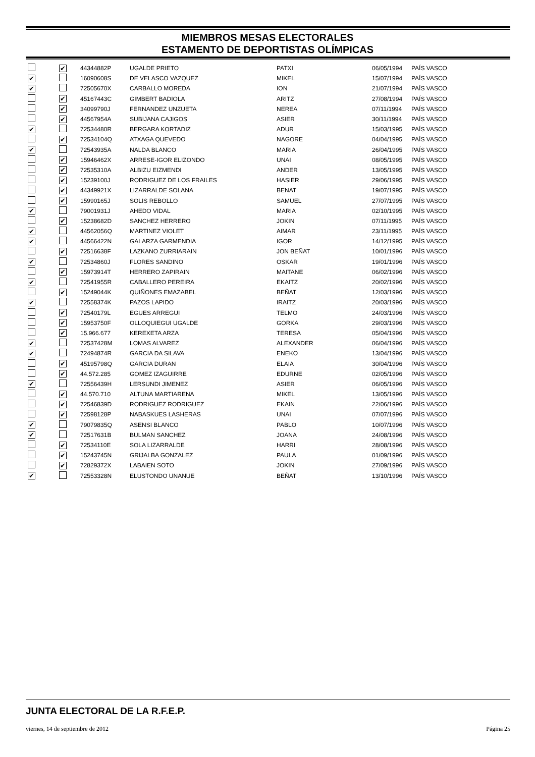MIEMBROS MESAS ELECTORALES
ESTAMENTO DE DEPORTISTAS OLÍMPICAS
| | ✔ | 44344882P | UGALDE PRIETO | PATXI | 06/05/1994 | PAÍS VASCO |
| ✔ | | 16090608S | DE VELASCO VAZQUEZ | MIKEL | 15/07/1994 | PAÍS VASCO |
| ✔ | | 72505670X | CARBALLO MOREDA | ION | 21/07/1994 | PAÍS VASCO |
| | ✔ | 45167443C | GIMBERT BADIOLA | ARITZ | 27/08/1994 | PAÍS VASCO |
| | ✔ | 34099790J | FERNANDEZ UNZUETA | NEREA | 07/11/1994 | PAÍS VASCO |
| | ✔ | 44567954A | SUBIJANA CAJIGOS | ASIER | 30/11/1994 | PAÍS VASCO |
| ✔ | | 72534480R | BERGARA KORTADIZ | ADUR | 15/03/1995 | PAÍS VASCO |
| | ✔ | 72534104Q | ATXAGA QUEVEDO | NAGORE | 04/04/1995 | PAÍS VASCO |
| ✔ | | 72543935A | NALDA BLANCO | MARIA | 26/04/1995 | PAÍS VASCO |
| | ✔ | 15946462X | ARRESE-IGOR ELIZONDO | UNAI | 08/05/1995 | PAÍS VASCO |
| | ✔ | 72535310A | ALBIZU EIZMENDI | ANDER | 13/05/1995 | PAÍS VASCO |
| | ✔ | 15239100J | RODRIGUEZ DE LOS FRAILES | HASIER | 29/06/1995 | PAÍS VASCO |
| | ✔ | 44349921X | LIZARRALDE SOLANA | BENAT | 19/07/1995 | PAÍS VASCO |
| | ✔ | 15990165J | SOLIS REBOLLO | SAMUEL | 27/07/1995 | PAÍS VASCO |
| ✔ | | 79001931J | AHEDO VIDAL | MARIA | 02/10/1995 | PAÍS VASCO |
| | ✔ | 15238682D | SANCHEZ HERRERO | JOKIN | 07/11/1995 | PAÍS VASCO |
| ✔ | | 44562056Q | MARTINEZ VIOLET | AIMAR | 23/11/1995 | PAÍS VASCO |
| ✔ | | 44566422N | GALARZA GARMENDIA | IGOR | 14/12/1995 | PAÍS VASCO |
| | ✔ | 72516638F | LAZKANO ZURRIARAIN | JON BEÑAT | 10/01/1996 | PAÍS VASCO |
| ✔ | | 72534860J | FLORES SANDINO | OSKAR | 19/01/1996 | PAÍS VASCO |
| | ✔ | 15973914T | HERRERO ZAPIRAIN | MAITANE | 06/02/1996 | PAÍS VASCO |
| ✔ | | 72541955R | CABALLERO PEREIRA | EKAITZ | 20/02/1996 | PAÍS VASCO |
| | ✔ | 15249044K | QUIÑONES EMAZABEL | BEÑAT | 12/03/1996 | PAÍS VASCO |
| ✔ | | 72558374K | PAZOS LAPIDO | IRAITZ | 20/03/1996 | PAÍS VASCO |
| | ✔ | 72540179L | EGUES ARREGUI | TELMO | 24/03/1996 | PAÍS VASCO |
| | ✔ | 15953750F | OLLOQUIEGUI UGALDE | GORKA | 29/03/1996 | PAÍS VASCO |
| | ✔ | 15.966.677 | KEREXETA ARZA | TERESA | 05/04/1996 | PAÍS VASCO |
| ✔ | | 72537428M | LOMAS ALVAREZ | ALEXANDER | 06/04/1996 | PAÍS VASCO |
| ✔ | | 72494874R | GARCIA DA SILAVA | ENEKO | 13/04/1996 | PAÍS VASCO |
| | ✔ | 45195798Q | GARCIA DURAN | ELAIA | 30/04/1996 | PAÍS VASCO |
| | ✔ | 44.572.285 | GOMEZ IZAGUIRRE | EDURNE | 02/05/1996 | PAÍS VASCO |
| ✔ | | 72556439H | LERSUNDI JIMENEZ | ASIER | 06/05/1996 | PAÍS VASCO |
| | ✔ | 44.570.710 | ALTUNA MARTIARENA | MIKEL | 13/05/1996 | PAÍS VASCO |
| | ✔ | 72546839D | RODRIGUEZ RODRIGUEZ | EKAIN | 22/06/1996 | PAÍS VASCO |
| | ✔ | 72598128P | NABASKUES LASHERAS | UNAI | 07/07/1996 | PAÍS VASCO |
| ✔ | | 79079835Q | ASENSI BLANCO | PABLO | 10/07/1996 | PAÍS VASCO |
| ✔ | | 72517631B | BULMAN SANCHEZ | JOANA | 24/08/1996 | PAÍS VASCO |
| | ✔ | 72534110E | SOLA LIZARRALDE | HARRI | 28/08/1996 | PAÍS VASCO |
| | ✔ | 15243745N | GRIJALBA GONZALEZ | PAULA | 01/09/1996 | PAÍS VASCO |
| | ✔ | 72829372X | LABAIEN SOTO | JOKIN | 27/09/1996 | PAÍS VASCO |
| ✔ | | 72553328N | ELUSTONDO UNANUE | BEÑAT | 13/10/1996 | PAÍS VASCO |
JUNTA ELECTORAL DE LA R.F.E.P.
viernes, 14 de septiembre de 2012 Página 25